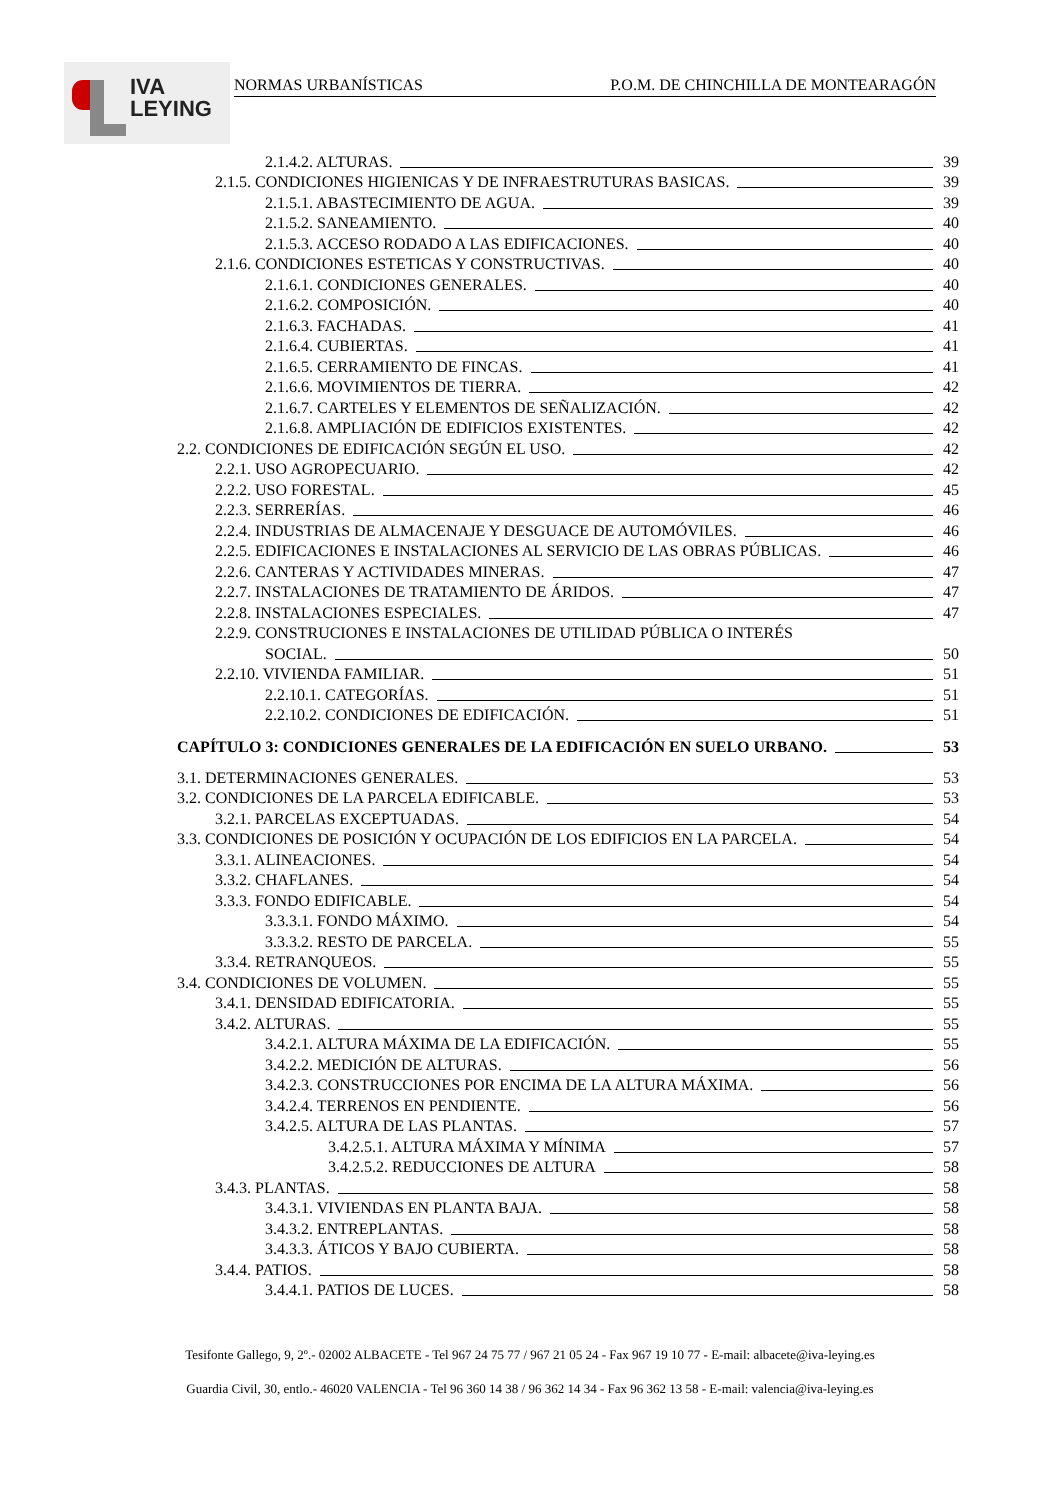IVA
LEYING
NORMAS URBANÍSTICAS P.O.M. DE CHINCHILLA DE MONTEARAGÓN
2.1.4.2. ALTURAS. 39
2.1.5. CONDICIONES HIGIENICAS Y DE INFRAESTRUTURAS BASICAS. 39
2.1.5.1. ABASTECIMIENTO DE AGUA. 39
2.1.5.2. SANEAMIENTO. 40
2.1.5.3. ACCESO RODADO A LAS EDIFICACIONES. 40
2.1.6. CONDICIONES ESTETICAS Y CONSTRUCTIVAS. 40
2.1.6.1. CONDICIONES GENERALES. 40
2.1.6.2. COMPOSICIÓN. 40
2.1.6.3. FACHADAS. 41
2.1.6.4. CUBIERTAS. 41
2.1.6.5. CERRAMIENTO DE FINCAS. 41
2.1.6.6. MOVIMIENTOS DE TIERRA. 42
2.1.6.7. CARTELES Y ELEMENTOS DE SEÑALIZACIÓN. 42
2.1.6.8. AMPLIACIÓN DE EDIFICIOS EXISTENTES. 42
2.2. CONDICIONES DE EDIFICACIÓN SEGÚN EL USO. 42
2.2.1. USO AGROPECUARIO. 42
2.2.2. USO FORESTAL. 45
2.2.3. SERRERÍAS. 46
2.2.4. INDUSTRIAS DE ALMACENAJE Y DESGUACE DE AUTOMÓVILES. 46
2.2.5. EDIFICACIONES E INSTALACIONES AL SERVICIO DE LAS OBRAS PÚBLICAS. 46
2.2.6. CANTERAS Y ACTIVIDADES MINERAS. 47
2.2.7. INSTALACIONES DE TRATAMIENTO DE ÁRIDOS. 47
2.2.8. INSTALACIONES ESPECIALES. 47
2.2.9. CONSTRUCIONES E INSTALACIONES DE UTILIDAD PÚBLICA O INTERÉS
SOCIAL. 50
2.2.10. VIVIENDA FAMILIAR. 51
2.2.10.1. CATEGORÍAS. 51
2.2.10.2. CONDICIONES DE EDIFICACIÓN. 51
CAPÍTULO 3: CONDICIONES GENERALES DE LA EDIFICACIÓN EN SUELO URBANO. 53
3.1. DETERMINACIONES GENERALES. 53
3.2. CONDICIONES DE LA PARCELA EDIFICABLE. 53
3.2.1. PARCELAS EXCEPTUADAS. 54
3.3. CONDICIONES DE POSICIÓN Y OCUPACIÓN DE LOS EDIFICIOS EN LA PARCELA. 54
3.3.1. ALINEACIONES. 54
3.3.2. CHAFLANES. 54
3.3.3. FONDO EDIFICABLE. 54
3.3.3.1. FONDO MÁXIMO. 54
3.3.3.2. RESTO DE PARCELA. 55
3.3.4. RETRANQUEOS. 55
3.4. CONDICIONES DE VOLUMEN. 55
3.4.1. DENSIDAD EDIFICATORIA. 55
3.4.2. ALTURAS. 55
3.4.2.1. ALTURA MÁXIMA DE LA EDIFICACIÓN. 55
3.4.2.2. MEDICIÓN DE ALTURAS. 56
3.4.2.3. CONSTRUCCIONES POR ENCIMA DE LA ALTURA MÁXIMA. 56
3.4.2.4. TERRENOS EN PENDIENTE. 56
3.4.2.5. ALTURA DE LAS PLANTAS. 57
3.4.2.5.1. ALTURA MÁXIMA Y MÍNIMA 57
3.4.2.5.2. REDUCCIONES DE ALTURA 58
3.4.3. PLANTAS. 58
3.4.3.1. VIVIENDAS EN PLANTA BAJA. 58
3.4.3.2. ENTREPLANTAS. 58
3.4.3.3. ÁTICOS Y BAJO CUBIERTA. 58
3.4.4. PATIOS. 58
3.4.4.1. PATIOS DE LUCES. 58
Tesifonte Gallego, 9, 2º.- 02002 ALBACETE - Tel 967 24 75 77 / 967 21 05 24 - Fax 967 19 10 77 - E-mail: albacete@iva-leying.es
Guardia Civil, 30, entlo.- 46020 VALENCIA - Tel 96 360 14 38 / 96 362 14 34 - Fax 96 362 13 58 - E-mail: valencia@iva-leying.es